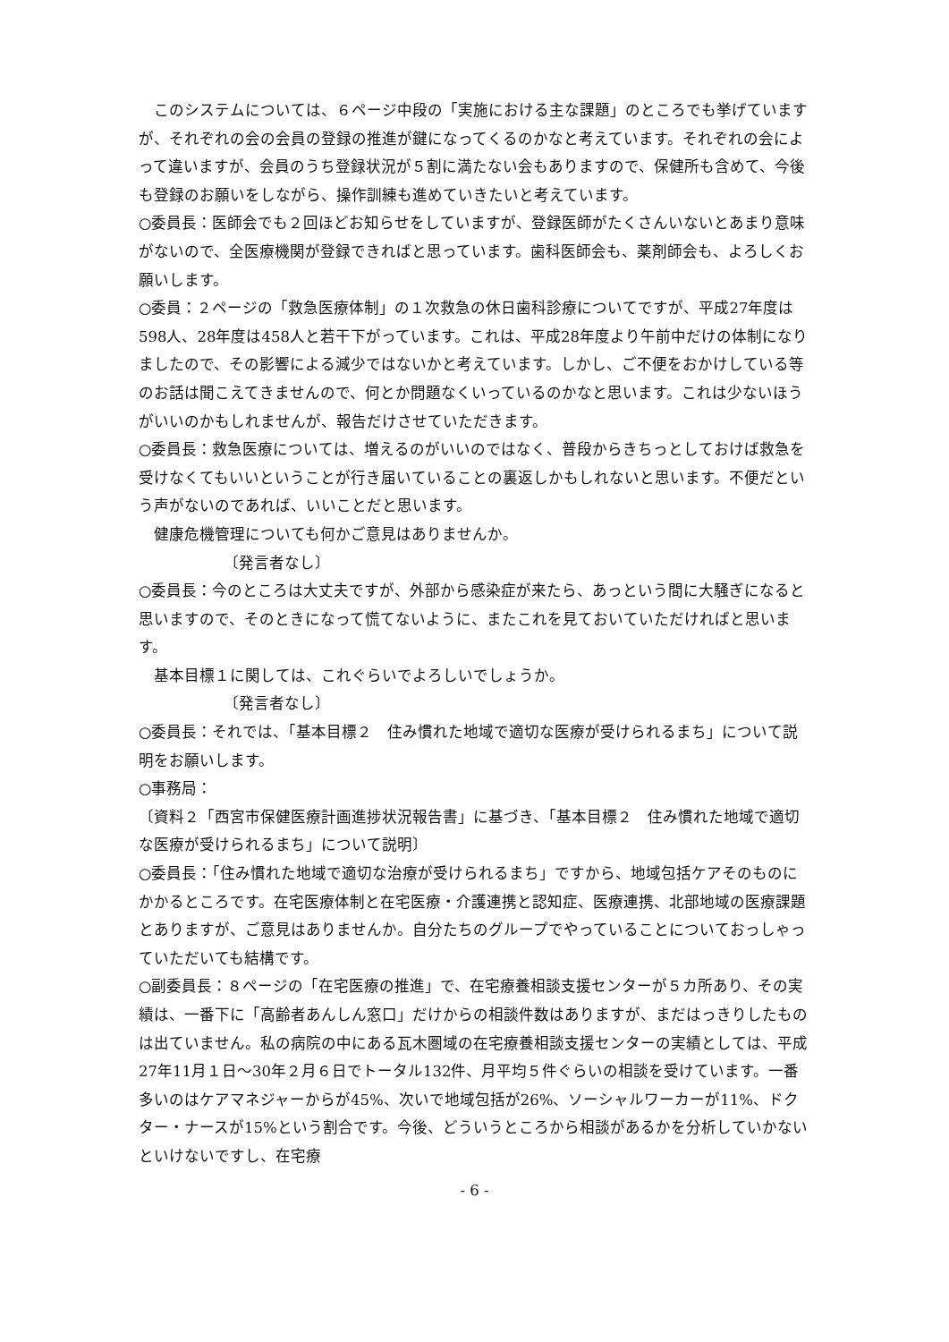このシステムについては、６ページ中段の「実施における主な課題」のところでも挙げていますが、それぞれの会の会員の登録の推進が鍵になってくるのかなと考えています。それぞれの会によって違いますが、会員のうち登録状況が５割に満たない会もありますので、保健所も含めて、今後も登録のお願いをしながら、操作訓練も進めていきたいと考えています。
○委員長：医師会でも２回ほどお知らせをしていますが、登録医師がたくさんいないとあまり意味がないので、全医療機関が登録できればと思っています。歯科医師会も、薬剤師会も、よろしくお願いします。
○委員：２ページの「救急医療体制」の１次救急の休日歯科診療についてですが、平成27年度は598人、28年度は458人と若干下がっています。これは、平成28年度より午前中だけの体制になりましたので、その影響による減少ではないかと考えています。しかし、ご不便をおかけしている等のお話は聞こえてきませんので、何とか問題なくいっているのかなと思います。これは少ないほうがいいのかもしれませんが、報告だけさせていただきます。
○委員長：救急医療については、増えるのがいいのではなく、普段からきちっとしておけば救急を受けなくてもいいということが行き届いていることの裏返しかもしれないと思います。不便だという声がないのであれば、いいことだと思います。
健康危機管理についても何かご意見はありませんか。
〔発言者なし〕
○委員長：今のところは大丈夫ですが、外部から感染症が来たら、あっという間に大騒ぎになると思いますので、そのときになって慌てないように、またこれを見ておいていただければと思います。
基本目標１に関しては、これぐらいでよろしいでしょうか。
〔発言者なし〕
○委員長：それでは、「基本目標２　住み慣れた地域で適切な医療が受けられるまち」について説明をお願いします。
○事務局：
〔資料２「西宮市保健医療計画進捗状況報告書」に基づき、「基本目標２　住み慣れた地域で適切な医療が受けられるまち」について説明〕
○委員長：「住み慣れた地域で適切な治療が受けられるまち」ですから、地域包括ケアそのものにかかるところです。在宅医療体制と在宅医療・介護連携と認知症、医療連携、北部地域の医療課題とありますが、ご意見はありませんか。自分たちのグループでやっていることについておっしゃっていただいても結構です。
○副委員長：８ページの「在宅医療の推進」で、在宅療養相談支援センターが５カ所あり、その実績は、一番下に「高齢者あんしん窓口」だけからの相談件数はありますが、まだはっきりしたものは出ていません。私の病院の中にある瓦木圏域の在宅療養相談支援センターの実績としては、平成27年11月１日～30年２月６日でトータル132件、月平均５件ぐらいの相談を受けています。一番多いのはケアマネジャーからが45%、次いで地域包括が26%、ソーシャルワーカーが11%、ドクター・ナースが15%という割合です。今後、どういうところから相談があるかを分析していかないといけないですし、在宅療
- 6 -